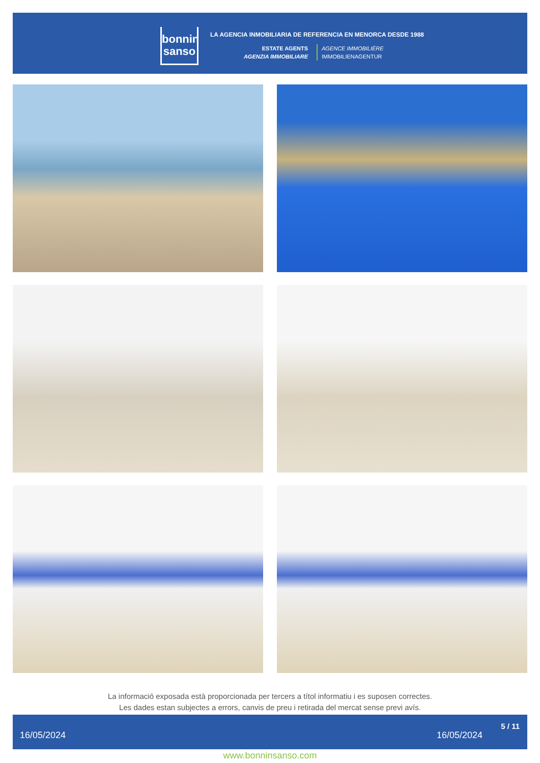bonnin
sanso
LA AGENCIA INMOBILIARIA DE REFERENCIA EN MENORCA DESDE 1988
ESTATE AGENTS
AGENZIA IMMOBILIARE
AGENCE IMMOBILIÈRE
IMMOBILIENAGENTUR
La informació exposada està proporcionada per tercers a títol informatiu i es suposen correctes.
Les dades estan subjectes a errors, canvis de preu i retirada del mercat sense previ avís.
16/05/2024 16/05/2024
5 / 11
www.bonninsanso.com